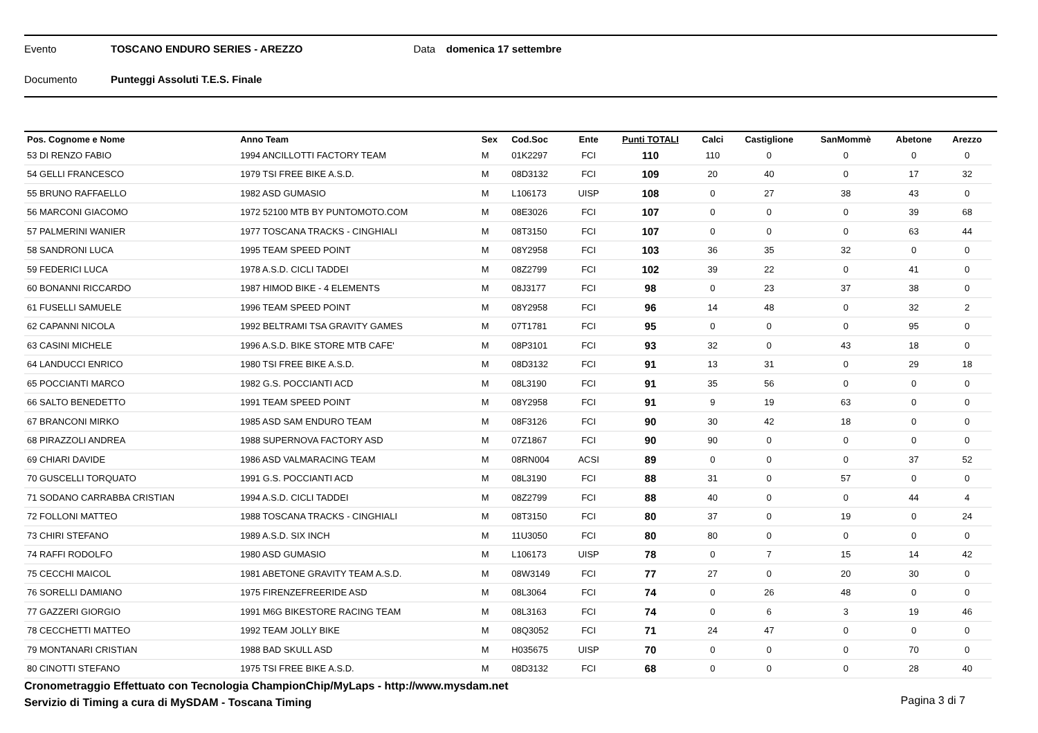Evento TOSCANO ENDURO SERIES - AREZZO Data domenica 17 settembre
Documento Punteggi Assoluti T.E.S. Finale
| Pos. Cognome e Nome | Anno Team | Sex | Cod.Soc | Ente | Punti TOTALI | Calci | Castiglione | SanMommè | Abetone | Arezzo |
| --- | --- | --- | --- | --- | --- | --- | --- | --- | --- | --- |
| 53 DI RENZO FABIO | 1994 ANCILLOTTI FACTORY TEAM | M | 01K2297 | FCI | 110 | 110 | 0 | 0 | 0 | 0 |
| 54 GELLI FRANCESCO | 1979 TSI FREE BIKE A.S.D. | M | 08D3132 | FCI | 109 | 20 | 40 | 0 | 17 | 32 |
| 55 BRUNO RAFFAELLO | 1982 ASD GUMASIO | M | L106173 | UISP | 108 | 0 | 27 | 38 | 43 | 0 |
| 56 MARCONI GIACOMO | 1972 52100 MTB BY PUNTOMOTO.COM | M | 08E3026 | FCI | 107 | 0 | 0 | 0 | 39 | 68 |
| 57 PALMERINI WANIER | 1977 TOSCANA TRACKS - CINGHIALI | M | 08T3150 | FCI | 107 | 0 | 0 | 0 | 63 | 44 |
| 58 SANDRONI LUCA | 1995 TEAM SPEED POINT | M | 08Y2958 | FCI | 103 | 36 | 35 | 32 | 0 | 0 |
| 59 FEDERICI LUCA | 1978 A.S.D. CICLI TADDEI | M | 08Z2799 | FCI | 102 | 39 | 22 | 0 | 41 | 0 |
| 60 BONANNI RICCARDO | 1987 HIMOD BIKE - 4 ELEMENTS | M | 08J3177 | FCI | 98 | 0 | 23 | 37 | 38 | 0 |
| 61 FUSELLI SAMUELE | 1996 TEAM SPEED POINT | M | 08Y2958 | FCI | 96 | 14 | 48 | 0 | 32 | 2 |
| 62 CAPANNI NICOLA | 1992 BELTRAMI TSA GRAVITY GAMES | M | 07T1781 | FCI | 95 | 0 | 0 | 0 | 95 | 0 |
| 63 CASINI MICHELE | 1996 A.S.D. BIKE STORE MTB CAFE' | M | 08P3101 | FCI | 93 | 32 | 0 | 43 | 18 | 0 |
| 64 LANDUCCI ENRICO | 1980 TSI FREE BIKE A.S.D. | M | 08D3132 | FCI | 91 | 13 | 31 | 0 | 29 | 18 |
| 65 POCCIANTI MARCO | 1982 G.S. POCCIANTI ACD | M | 08L3190 | FCI | 91 | 35 | 56 | 0 | 0 | 0 |
| 66 SALTO BENEDETTO | 1991 TEAM SPEED POINT | M | 08Y2958 | FCI | 91 | 9 | 19 | 63 | 0 | 0 |
| 67 BRANCONI MIRKO | 1985 ASD SAM ENDURO TEAM | M | 08F3126 | FCI | 90 | 30 | 42 | 18 | 0 | 0 |
| 68 PIRAZZOLI ANDREA | 1988 SUPERNOVA FACTORY ASD | M | 07Z1867 | FCI | 90 | 90 | 0 | 0 | 0 | 0 |
| 69 CHIARI DAVIDE | 1986 ASD VALMARACING TEAM | M | 08RN004 | ACSI | 89 | 0 | 0 | 0 | 37 | 52 |
| 70 GUSCELLI TORQUATO | 1991 G.S. POCCIANTI ACD | M | 08L3190 | FCI | 88 | 31 | 0 | 57 | 0 | 0 |
| 71 SODANO CARRABBA CRISTIAN | 1994 A.S.D. CICLI TADDEI | M | 08Z2799 | FCI | 88 | 40 | 0 | 0 | 44 | 4 |
| 72 FOLLONI MATTEO | 1988 TOSCANA TRACKS - CINGHIALI | M | 08T3150 | FCI | 80 | 37 | 0 | 19 | 0 | 24 |
| 73 CHIRI STEFANO | 1989 A.S.D. SIX INCH | M | 11U3050 | FCI | 80 | 80 | 0 | 0 | 0 | 0 |
| 74 RAFFI RODOLFO | 1980 ASD GUMASIO | M | L106173 | UISP | 78 | 0 | 7 | 15 | 14 | 42 |
| 75 CECCHI MAICOL | 1981 ABETONE GRAVITY TEAM A.S.D. | M | 08W3149 | FCI | 77 | 27 | 0 | 20 | 30 | 0 |
| 76 SORELLI DAMIANO | 1975 FIRENZEFREERIDE ASD | M | 08L3064 | FCI | 74 | 0 | 26 | 48 | 0 | 0 |
| 77 GAZZERI GIORGIO | 1991 M6G BIKESTORE RACING TEAM | M | 08L3163 | FCI | 74 | 0 | 6 | 3 | 19 | 46 |
| 78 CECCHETTI MATTEO | 1992 TEAM JOLLY BIKE | M | 08Q3052 | FCI | 71 | 24 | 47 | 0 | 0 | 0 |
| 79 MONTANARI CRISTIAN | 1988 BAD SKULL ASD | M | H035675 | UISP | 70 | 0 | 0 | 0 | 70 | 0 |
| 80 CINOTTI STEFANO | 1975 TSI FREE BIKE A.S.D. | M | 08D3132 | FCI | 68 | 0 | 0 | 0 | 28 | 40 |
Cronometraggio Effettuato con Tecnologia ChampionChip/MyLaps - http://www.mysdam.net
Servizio di Timing a cura di MySDAM - Toscana Timing
Pagina 3 di 7